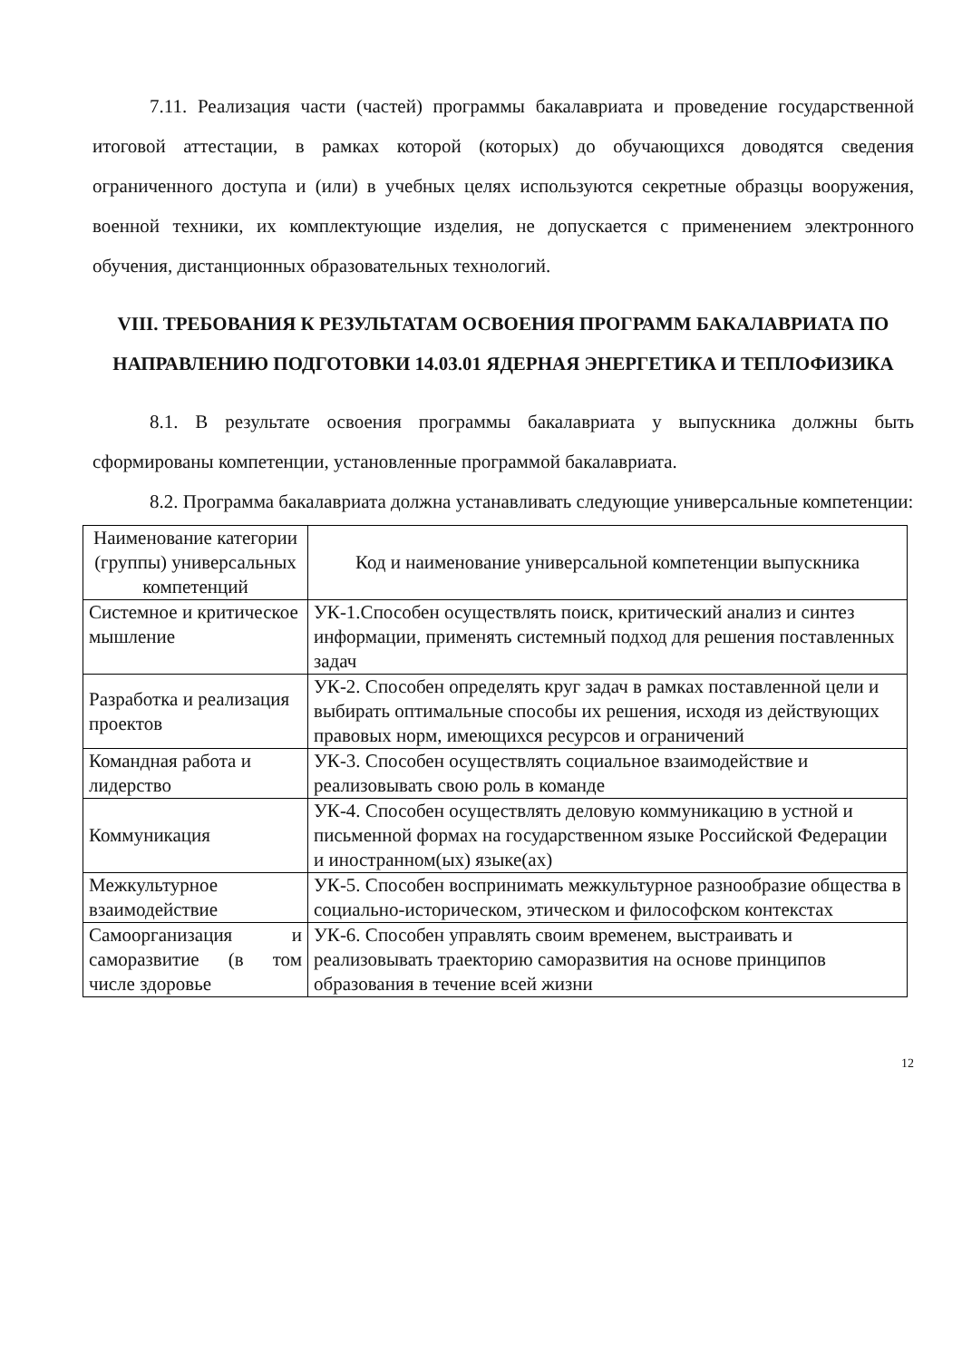7.11. Реализация части (частей) программы бакалавриата и проведение государственной итоговой аттестации, в рамках которой (которых) до обучающихся доводятся сведения ограниченного доступа и (или) в учебных целях используются секретные образцы вооружения, военной техники, их комплектующие изделия, не допускается с применением электронного обучения, дистанционных образовательных технологий.
VIII. ТРЕБОВАНИЯ К РЕЗУЛЬТАТАМ ОСВОЕНИЯ ПРОГРАММ БАКАЛАВРИАТА ПО НАПРАВЛЕНИЮ ПОДГОТОВКИ 14.03.01 ЯДЕРНАЯ ЭНЕРГЕТИКА И ТЕПЛОФИЗИКА
8.1. В результате освоения программы бакалавриата у выпускника должны быть сформированы компетенции, установленные программой бакалавриата.
8.2. Программа бакалавриата должна устанавливать следующие универсальные компетенции:
| Наименование категории (группы) универсальных компетенций | Код и наименование универсальной компетенции выпускника |
| --- | --- |
| Системное и критическое мышление | УК-1.Способен осуществлять поиск, критический анализ и синтез информации, применять системный подход для решения поставленных задач |
| Разработка и реализация проектов | УК-2. Способен определять круг задач в рамках поставленной цели и выбирать оптимальные способы их решения, исходя из действующих правовых норм, имеющихся ресурсов и ограничений |
| Командная работа и лидерство | УК-3. Способен осуществлять социальное взаимодействие и реализовывать свою роль в команде |
| Коммуникация | УК-4. Способен осуществлять деловую коммуникацию в устной и письменной формах на государственном языке Российской Федерации и иностранном(ых) языке(ах) |
| Межкультурное взаимодействие | УК-5. Способен воспринимать межкультурное разнообразие общества в социально-историческом, этическом и философском контекстах |
| Самоорганизация и саморазвитие (в том числе здоровье | УК-6. Способен управлять своим временем, выстраивать и реализовывать траекторию саморазвития на основе принципов образования в течение всей жизни |
12